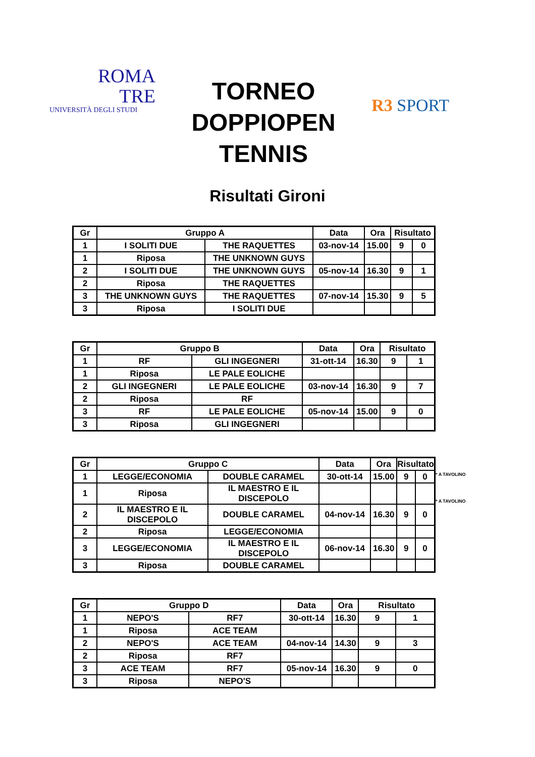ROMA
TRE
UNIVERSITÀ DEGLI STUDI
TORNEO
DOPPIOPEN
TENNIS
R3 SPORT
Risultati Gironi
| Gr | Gruppo A | | Data | Ora | Risultato | |
| --- | --- | --- | --- | --- | --- | --- |
| 1 | I SOLITI DUE | THE RAQUETTES | 03-nov-14 | 15.00 | 9 | 0 |
| 1 | Riposa | THE UNKNOWN GUYS | | | | |
| 2 | I SOLITI DUE | THE UNKNOWN GUYS | 05-nov-14 | 16.30 | 9 | 1 |
| 2 | Riposa | THE RAQUETTES | | | | |
| 3 | THE UNKNOWN GUYS | THE RAQUETTES | 07-nov-14 | 15.30 | 9 | 5 |
| 3 | Riposa | I SOLITI DUE | | | | |
| Gr | Gruppo B | | Data | Ora | Risultato | |
| --- | --- | --- | --- | --- | --- | --- |
| 1 | RF | GLI INGEGNERI | 31-ott-14 | 16.30 | 9 | 1 |
| 1 | Riposa | LE PALE EOLICHE | | | | |
| 2 | GLI INGEGNERI | LE PALE EOLICHE | 03-nov-14 | 16.30 | 9 | 7 |
| 2 | Riposa | RF | | | | |
| 3 | RF | LE PALE EOLICHE | 05-nov-14 | 15.00 | 9 | 0 |
| 3 | Riposa | GLI INGEGNERI | | | | |
| Gr | Gruppo C | | Data | Ora | Risultato | |
| --- | --- | --- | --- | --- | --- | --- |
| 1 | LEGGE/ECONOMIA | DOUBLE CARAMEL | 30-ott-14 | 15.00 | 9 | 0 |
| 1 | Riposa | IL MAESTRO E IL DISCEPOLO | | | | |
| 2 | IL MAESTRO E IL DISCEPOLO | DOUBLE CARAMEL | 04-nov-14 | 16.30 | 9 | 0 |
| 2 | Riposa | LEGGE/ECONOMIA | | | | |
| 3 | LEGGE/ECONOMIA | IL MAESTRO E IL DISCEPOLO | 06-nov-14 | 16.30 | 9 | 0 |
| 3 | Riposa | DOUBLE CARAMEL | | | | |
* A TAVOLINO
* A TAVOLINO
| Gr | Gruppo D | | Data | Ora | Risultato | |
| --- | --- | --- | --- | --- | --- | --- |
| 1 | NEPO'S | RF7 | 30-ott-14 | 16.30 | 9 | 1 |
| 1 | Riposa | ACE TEAM | | | | |
| 2 | NEPO'S | ACE TEAM | 04-nov-14 | 14.30 | 9 | 3 |
| 2 | Riposa | RF7 | | | | |
| 3 | ACE TEAM | RF7 | 05-nov-14 | 16.30 | 9 | 0 |
| 3 | Riposa | NEPO'S | | | | |